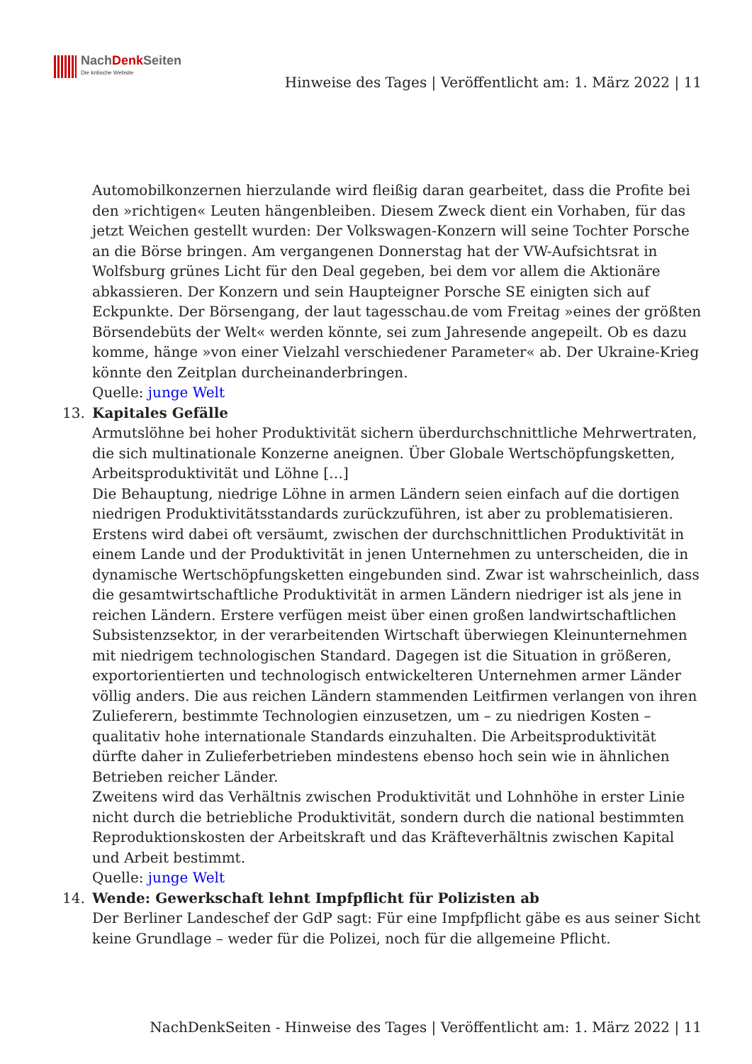NachDenk Seiten
Die kritische Website
Hinweise des Tages | Veröffentlicht am: 1. März 2022 | 11
Automobilkonzernen hierzulande wird fleißig daran gearbeitet, dass die Profite bei den »richtigen« Leuten hängenbleiben. Diesem Zweck dient ein Vorhaben, für das jetzt Weichen gestellt wurden: Der Volkswagen-Konzern will seine Tochter Porsche an die Börse bringen. Am vergangenen Donnerstag hat der VW-Aufsichtsrat in Wolfsburg grünes Licht für den Deal gegeben, bei dem vor allem die Aktionäre abkassieren. Der Konzern und sein Haupteigner Porsche SE einigten sich auf Eckpunkte. Der Börsengang, der laut tagesschau.de vom Freitag »eines der größten Börsendebüts der Welt« werden könnte, sei zum Jahresende angepeilt. Ob es dazu komme, hänge »von einer Vielzahl verschiedener Parameter« ab. Der Ukraine-Krieg könnte den Zeitplan durcheinanderbringen.
Quelle: junge Welt
13.
Kapitales Gefälle
Armutslöhne bei hoher Produktivität sichern überdurchschnittliche Mehrwertraten, die sich multinationale Konzerne aneignen. Über Globale Wertschöpfungsketten, Arbeitsproduktivität und Löhne […]
Die Behauptung, niedrige Löhne in armen Ländern seien einfach auf die dortigen niedrigen Produktivitätsstandards zurückzuführen, ist aber zu problematisieren. Erstens wird dabei oft versäumt, zwischen der durchschnittlichen Produktivität in einem Lande und der Produktivität in jenen Unternehmen zu unterscheiden, die in dynamische Wertschöpfungsketten eingebunden sind. Zwar ist wahrscheinlich, dass die gesamtwirtschaftliche Produktivität in armen Ländern niedriger ist als jene in reichen Ländern. Erstere verfügen meist über einen großen landwirtschaftlichen Subsistenzsektor, in der verarbeitenden Wirtschaft überwiegen Kleinunternehmen mit niedrigem technologischen Standard. Dagegen ist die Situation in größeren, exportorientierten und technologisch entwickelteren Unternehmen armer Länder völlig anders. Die aus reichen Ländern stammenden Leitfirmen verlangen von ihren Zulieferern, bestimmte Technologien einzusetzen, um – zu niedrigen Kosten – qualitativ hohe internationale Standards einzuhalten. Die Arbeitsproduktivität dürfte daher in Zulieferbetrieben mindestens ebenso hoch sein wie in ähnlichen Betrieben reicher Länder.
Zweitens wird das Verhältnis zwischen Produktivität und Lohnhöhe in erster Linie nicht durch die betriebliche Produktivität, sondern durch die national bestimmten Reproduktionskosten der Arbeitskraft und das Kräfteverhältnis zwischen Kapital und Arbeit bestimmt.
Quelle: junge Welt
14.
Wende: Gewerkschaft lehnt Impfpflicht für Polizisten ab
Der Berliner Landeschef der GdP sagt: Für eine Impfpflicht gäbe es aus seiner Sicht keine Grundlage – weder für die Polizei, noch für die allgemeine Pflicht.
NachDenkSeiten - Hinweise des Tages | Veröffentlicht am: 1. März 2022 | 11